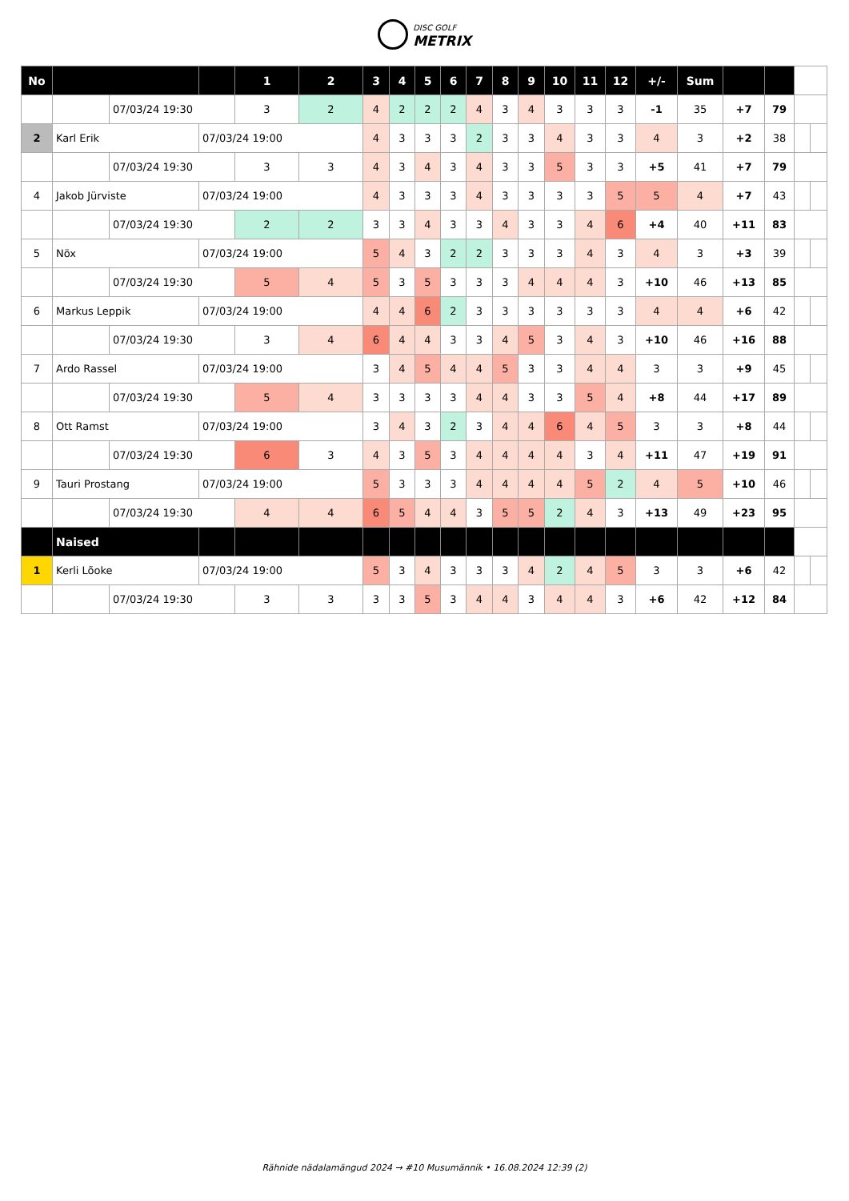DISC GOLF
METRIX
| No | | | | 1 | 2 | 3 | 4 | 5 | 6 | 7 | 8 | 9 | 10 | 11 | 12 | +/- | Sum | | | | |
| --- | --- | --- | --- | --- | --- | --- | --- | --- | --- | --- | --- | --- | --- | --- | --- | --- | --- | --- | --- | --- | --- |
| | | 07/03/24 19:30 | | 3 | 2 | 4 | 2 | 2 | 2 | 4 | 3 | 4 | 3 | 3 | 3 | -1 | 35 | +7 | 79 | | |
| 2 | Karl Erik | | 07/03/24 19:00 | | | 4 | 3 | 3 | 3 | 2 | 3 | 3 | 4 | 3 | 3 | 4 | 3 | +2 | 38 | | |
| | | 07/03/24 19:30 | | 3 | 3 | 4 | 3 | 4 | 3 | 4 | 3 | 3 | 5 | 3 | 3 | +5 | 41 | +7 | 79 | | |
| 4 | Jakob Jürviste | | 07/03/24 19:00 | | | 4 | 3 | 3 | 3 | 4 | 3 | 3 | 3 | 3 | 5 | 5 | 4 | +7 | 43 | | |
| | | 07/03/24 19:30 | | 2 | 2 | 3 | 3 | 4 | 3 | 3 | 4 | 3 | 3 | 4 | 6 | +4 | 40 | +11 | 83 | | |
| 5 | Nöx | | 07/03/24 19:00 | | | 5 | 4 | 3 | 2 | 2 | 3 | 3 | 3 | 4 | 3 | 4 | 3 | +3 | 39 | | |
| | | 07/03/24 19:30 | | 5 | 4 | 5 | 3 | 5 | 3 | 3 | 3 | 4 | 4 | 4 | 3 | +10 | 46 | +13 | 85 | | |
| 6 | Markus Leppik | | 07/03/24 19:00 | | | 4 | 4 | 6 | 2 | 3 | 3 | 3 | 3 | 3 | 3 | 4 | 4 | +6 | 42 | | |
| | | 07/03/24 19:30 | | 3 | 4 | 6 | 4 | 4 | 3 | 3 | 4 | 5 | 3 | 4 | 3 | +10 | 46 | +16 | 88 | | |
| 7 | Ardo Rassel | | 07/03/24 19:00 | | | 3 | 4 | 5 | 4 | 4 | 5 | 3 | 3 | 4 | 4 | 3 | 3 | +9 | 45 | | |
| | | 07/03/24 19:30 | | 5 | 4 | 3 | 3 | 3 | 3 | 4 | 4 | 3 | 3 | 5 | 4 | +8 | 44 | +17 | 89 | | |
| 8 | Ott Ramst | | 07/03/24 19:00 | | | 3 | 4 | 3 | 2 | 3 | 4 | 4 | 6 | 4 | 5 | 3 | 3 | +8 | 44 | | |
| | | 07/03/24 19:30 | | 6 | 3 | 4 | 3 | 5 | 3 | 4 | 4 | 4 | 4 | 3 | 4 | +11 | 47 | +19 | 91 | | |
| 9 | Tauri Prostang | | 07/03/24 19:00 | | | 5 | 3 | 3 | 3 | 4 | 4 | 4 | 4 | 5 | 2 | 4 | 5 | +10 | 46 | | |
| | | 07/03/24 19:30 | | 4 | 4 | 6 | 5 | 4 | 4 | 3 | 5 | 5 | 2 | 4 | 3 | +13 | 49 | +23 | 95 | | |
| | Naised | | | | | | | | | | | | | | | | | | | | |
| 1 | Kerli Lõoke | | 07/03/24 19:00 | | | 5 | 3 | 4 | 3 | 3 | 3 | 4 | 2 | 4 | 5 | 3 | 3 | +6 | 42 | | |
| | | 07/03/24 19:30 | | 3 | 3 | 3 | 3 | 5 | 3 | 4 | 4 | 3 | 4 | 4 | 3 | +6 | 42 | +12 | 84 | | |
Rähnide nädalamängud 2024 → #10 Musumännik • 16.08.2024 12:39 (2)